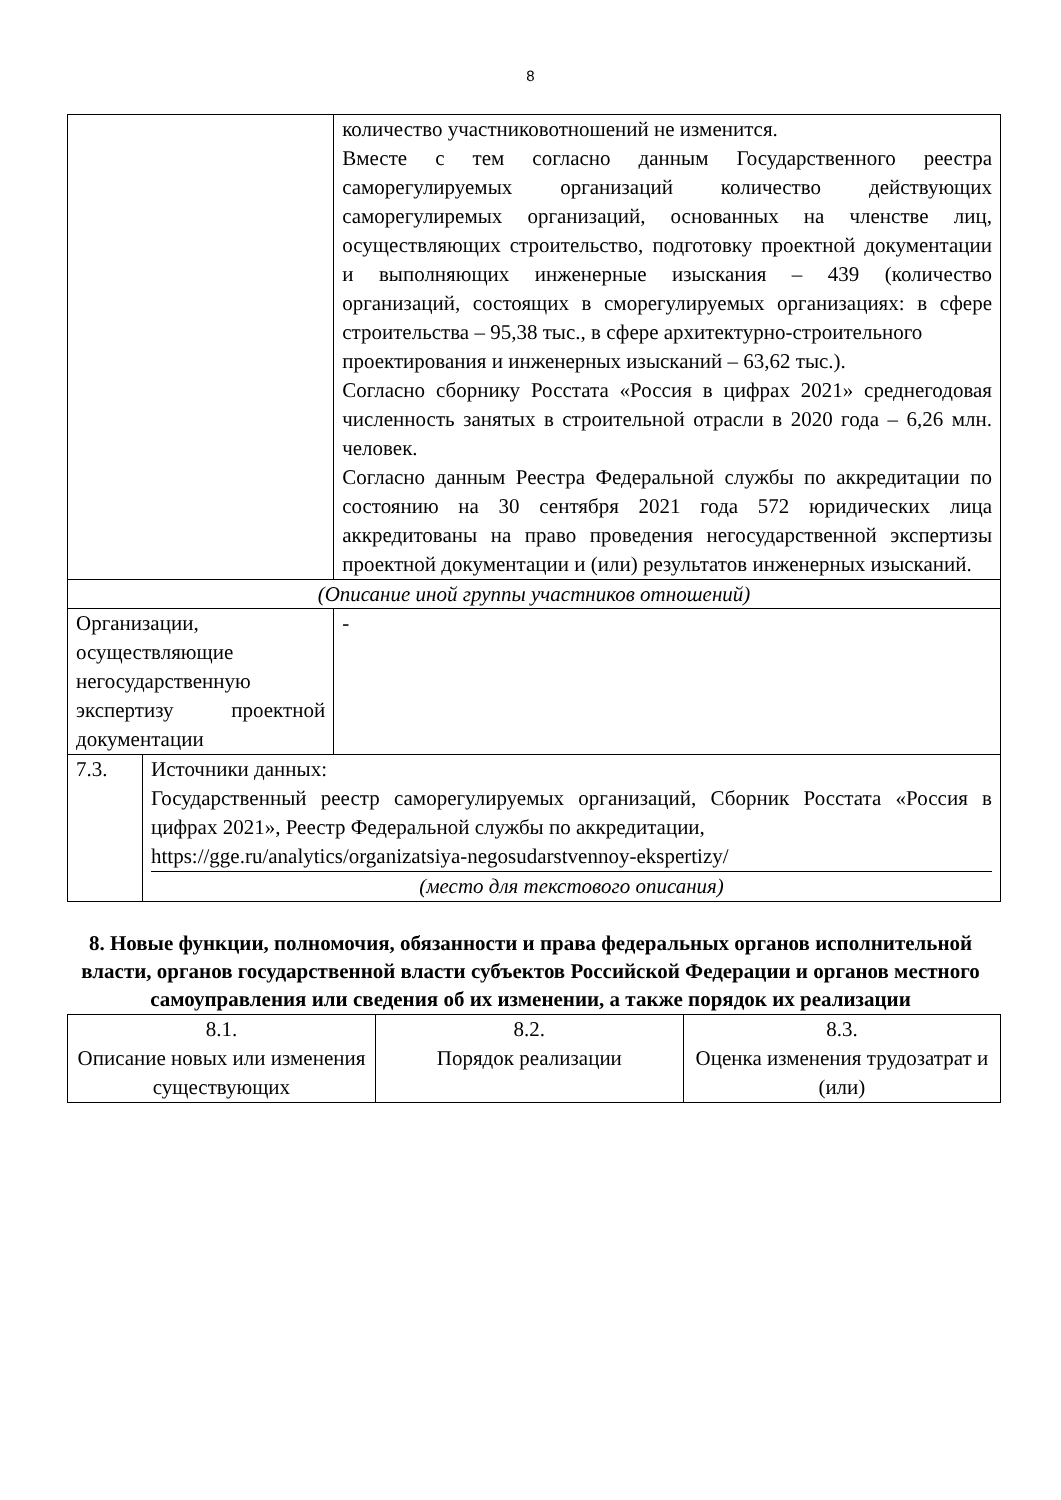8
| | | количество участниковотношений не изменится. Вместе с тем согласно данным Государственного реестра саморегулируемых организаций количество действующих саморегулиремых организаций, основанных на членстве лиц, осуществляющих строительство, подготовку проектной документации и выполняющих инженерные изыскания – 439 (количество организаций, состоящих в сморегулируемых организациях: в сфере строительства – 95,38 тыс., в сфере архитектурно-строительного проектирования и инженерных изысканий – 63,62 тыс.). Согласно сборнику Росстата «Россия в цифрах 2021» среднегодовая численность занятых в строительной отрасли в 2020 года – 6,26 млн. человек. Согласно данным Реестра Федеральной службы по аккредитации по состоянию на 30 сентября 2021 года 572 юридических лица аккредитованы на право проведения негосударственной экспертизы проектной документации и (или) результатов инженерных изысканий. |
| (Описание иной группы участников отношений) | | |
| Организации, осуществляющие негосударственную экспертизу проектной документации | | - |
| 7.3. | Источники данных: Государственный реестр саморегулируемых организаций, Сборник Росстата «Россия в цифрах 2021», Реестр Федеральной службы по аккредитации, https://gge.ru/analytics/organizatsiya-negosudarstvennoy-ekspertizy/ (место для текстового описания) | |
8. Новые функции, полномочия, обязанности и права федеральных органов исполнительной власти, органов государственной власти субъектов Российской Федерации и органов местного самоуправления или сведения об их изменении, а также порядок их реализации
| 8.1. Описание новых или изменения существующих | 8.2. Порядок реализации | 8.3. Оценка изменения трудозатрат и (или) |